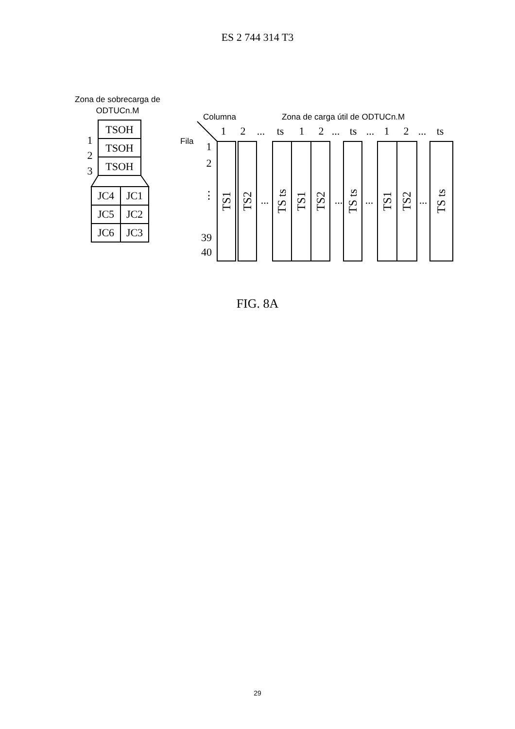ES 2 744 314 T3
Zona de sobrecarga de
ODTUCn.M
Columna
Zona de carga útil de ODTUCn.M
Fila
TSOH
TSOH
TSOH
JC4
JC1
JC5
JC2
JC6
JC3
1
2
3
1
2
...
ts
1
2
...
ts
...
1
2
...
ts
1
2
⋮
39
40
...
...
...
...
TS1
TS2
TS ts
TS1
TS2
TS ts
TS1
TS2
TS ts
FIG. 8A
29